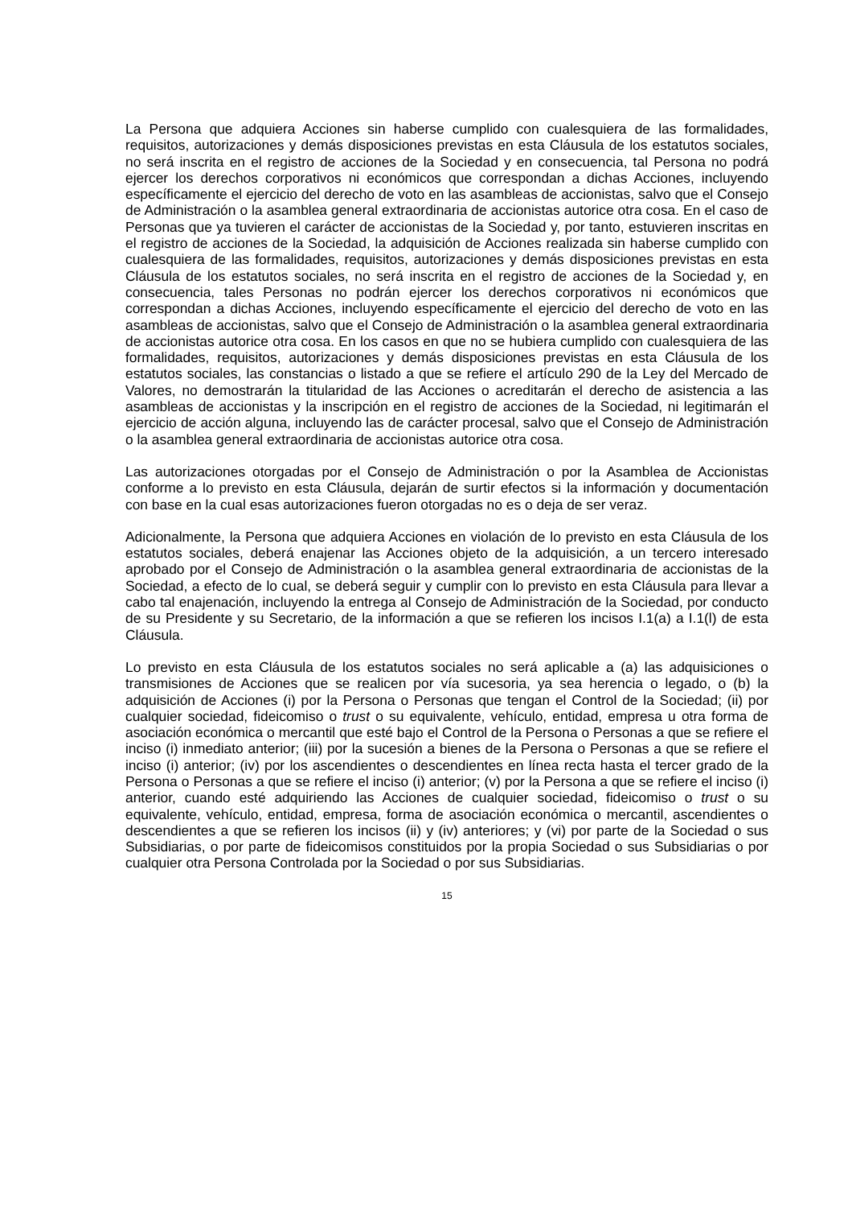La Persona que adquiera Acciones sin haberse cumplido con cualesquiera de las formalidades, requisitos, autorizaciones y demás disposiciones previstas en esta Cláusula de los estatutos sociales, no será inscrita en el registro de acciones de la Sociedad y en consecuencia, tal Persona no podrá ejercer los derechos corporativos ni económicos que correspondan a dichas Acciones, incluyendo específicamente el ejercicio del derecho de voto en las asambleas de accionistas, salvo que el Consejo de Administración o la asamblea general extraordinaria de accionistas autorice otra cosa. En el caso de Personas que ya tuvieren el carácter de accionistas de la Sociedad y, por tanto, estuvieren inscritas en el registro de acciones de la Sociedad, la adquisición de Acciones realizada sin haberse cumplido con cualesquiera de las formalidades, requisitos, autorizaciones y demás disposiciones previstas en esta Cláusula de los estatutos sociales, no será inscrita en el registro de acciones de la Sociedad y, en consecuencia, tales Personas no podrán ejercer los derechos corporativos ni económicos que correspondan a dichas Acciones, incluyendo específicamente el ejercicio del derecho de voto en las asambleas de accionistas, salvo que el Consejo de Administración o la asamblea general extraordinaria de accionistas autorice otra cosa. En los casos en que no se hubiera cumplido con cualesquiera de las formalidades, requisitos, autorizaciones y demás disposiciones previstas en esta Cláusula de los estatutos sociales, las constancias o listado a que se refiere el artículo 290 de la Ley del Mercado de Valores, no demostrarán la titularidad de las Acciones o acreditarán el derecho de asistencia a las asambleas de accionistas y la inscripción en el registro de acciones de la Sociedad, ni legitimarán el ejercicio de acción alguna, incluyendo las de carácter procesal, salvo que el Consejo de Administración o la asamblea general extraordinaria de accionistas autorice otra cosa.
Las autorizaciones otorgadas por el Consejo de Administración o por la Asamblea de Accionistas conforme a lo previsto en esta Cláusula, dejarán de surtir efectos si la información y documentación con base en la cual esas autorizaciones fueron otorgadas no es o deja de ser veraz.
Adicionalmente, la Persona que adquiera Acciones en violación de lo previsto en esta Cláusula de los estatutos sociales, deberá enajenar las Acciones objeto de la adquisición, a un tercero interesado aprobado por el Consejo de Administración o la asamblea general extraordinaria de accionistas de la Sociedad, a efecto de lo cual, se deberá seguir y cumplir con lo previsto en esta Cláusula para llevar a cabo tal enajenación, incluyendo la entrega al Consejo de Administración de la Sociedad, por conducto de su Presidente y su Secretario, de la información a que se refieren los incisos I.1(a) a I.1(l) de esta Cláusula.
Lo previsto en esta Cláusula de los estatutos sociales no será aplicable a (a) las adquisiciones o transmisiones de Acciones que se realicen por vía sucesoria, ya sea herencia o legado, o (b) la adquisición de Acciones (i) por la Persona o Personas que tengan el Control de la Sociedad; (ii) por cualquier sociedad, fideicomiso o trust o su equivalente, vehículo, entidad, empresa u otra forma de asociación económica o mercantil que esté bajo el Control de la Persona o Personas a que se refiere el inciso (i) inmediato anterior; (iii) por la sucesión a bienes de la Persona o Personas a que se refiere el inciso (i) anterior; (iv) por los ascendientes o descendientes en línea recta hasta el tercer grado de la Persona o Personas a que se refiere el inciso (i) anterior; (v) por la Persona a que se refiere el inciso (i) anterior, cuando esté adquiriendo las Acciones de cualquier sociedad, fideicomiso o trust o su equivalente, vehículo, entidad, empresa, forma de asociación económica o mercantil, ascendientes o descendientes a que se refieren los incisos (ii) y (iv) anteriores; y (vi) por parte de la Sociedad o sus Subsidiarias, o por parte de fideicomisos constituidos por la propia Sociedad o sus Subsidiarias o por cualquier otra Persona Controlada por la Sociedad o por sus Subsidiarias.
15